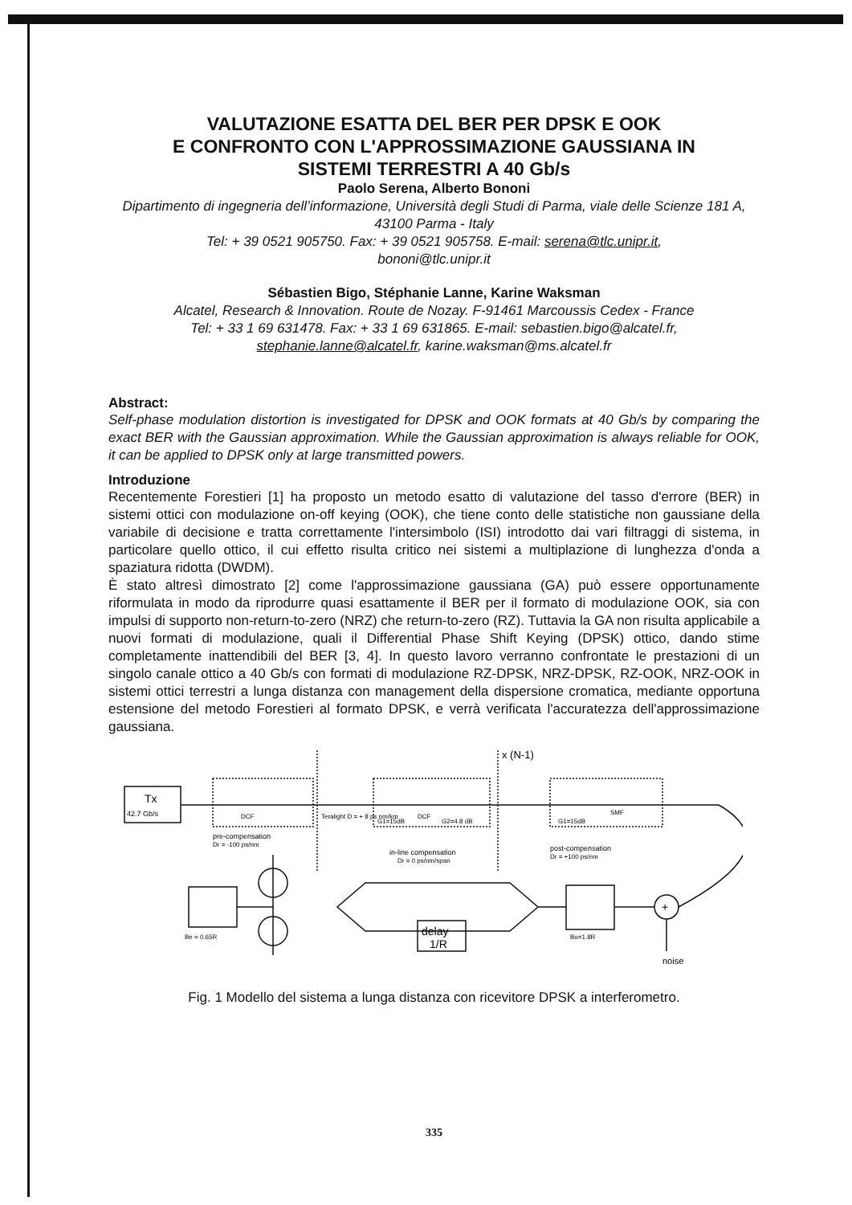VALUTAZIONE ESATTA DEL BER PER DPSK E OOK
E CONFRONTO CON L'APPROSSIMAZIONE GAUSSIANA IN
SISTEMI TERRESTRI A 40 Gb/s
Paolo Serena, Alberto Bononi
Dipartimento di ingegneria dell’informazione, Università degli Studi di Parma, viale delle Scienze 181 A, 43100 Parma - Italy
Tel: + 39 0521 905750. Fax: + 39 0521 905758. E-mail: serena@tlc.unipr.it,
bononi@tlc.unipr.it
Sébastien Bigo, Stéphanie Lanne, Karine Waksman
Alcatel, Research & Innovation. Route de Nozay. F-91461 Marcoussis Cedex - France
Tel: + 33 1 69 631478. Fax: + 33 1 69 631865. E-mail: sebastien.bigo@alcatel.fr,
stephanie.lanne@alcatel.fr, karine.waksman@ms.alcatel.fr
Abstract:
Self-phase modulation distortion is investigated for DPSK and OOK formats at 40 Gb/s by comparing the exact BER with the Gaussian approximation. While the Gaussian approximation is always reliable for OOK, it can be applied to DPSK only at large transmitted powers.
Introduzione
Recentemente Forestieri [1] ha proposto un metodo esatto di valutazione del tasso d'errore (BER) in sistemi ottici con modulazione on-off keying (OOK), che tiene conto delle statistiche non gaussiane della variabile di decisione e tratta correttamente l'intersimbolo (ISI) introdotto dai vari filtraggi di sistema, in particolare quello ottico, il cui effetto risulta critico nei sistemi a multiplazione di lunghezza d'onda a spaziatura ridotta (DWDM).
È stato altresì dimostrato [2] come l'approssimazione gaussiana (GA) può essere opportunamente riformulata in modo da riprodurre quasi esattamente il BER per il formato di modulazione OOK, sia con impulsi di supporto non-return-to-zero (NRZ) che return-to-zero (RZ). Tuttavia la GA non risulta applicabile a nuovi formati di modulazione, quali il Differential Phase Shift Keying (DPSK) ottico, dando stime completamente inattendibili del BER [3, 4]. In questo lavoro verranno confrontate le prestazioni di un singolo canale ottico a 40 Gb/s con formati di modulazione RZ-DPSK, NRZ-DPSK, RZ-OOK, NRZ-OOK in sistemi ottici terrestri a lunga distanza con management della dispersione cromatica, mediante opportuna estensione del metodo Forestieri al formato DPSK, e verrà verificata l'accuratezza dell'approssimazione gaussiana.
Tx
42.7 Gb/s
DCF
pre-compensation
Dr = -100 ps/nm
Teralight D = + 8 ps nm/km
DCF
G1=15dB
G2=4.8 dB
in-line compensation
Dr = 0 ps/nm/span
x (N-1)
SMF
G1=15dB
post-compensation
Dr = +100 ps/nm
delay
1/R
Bo=1.8R
Be = 0.65R
noise
+
Fig. 1 Modello del sistema a lunga distanza con ricevitore DPSK a interferometro.
335